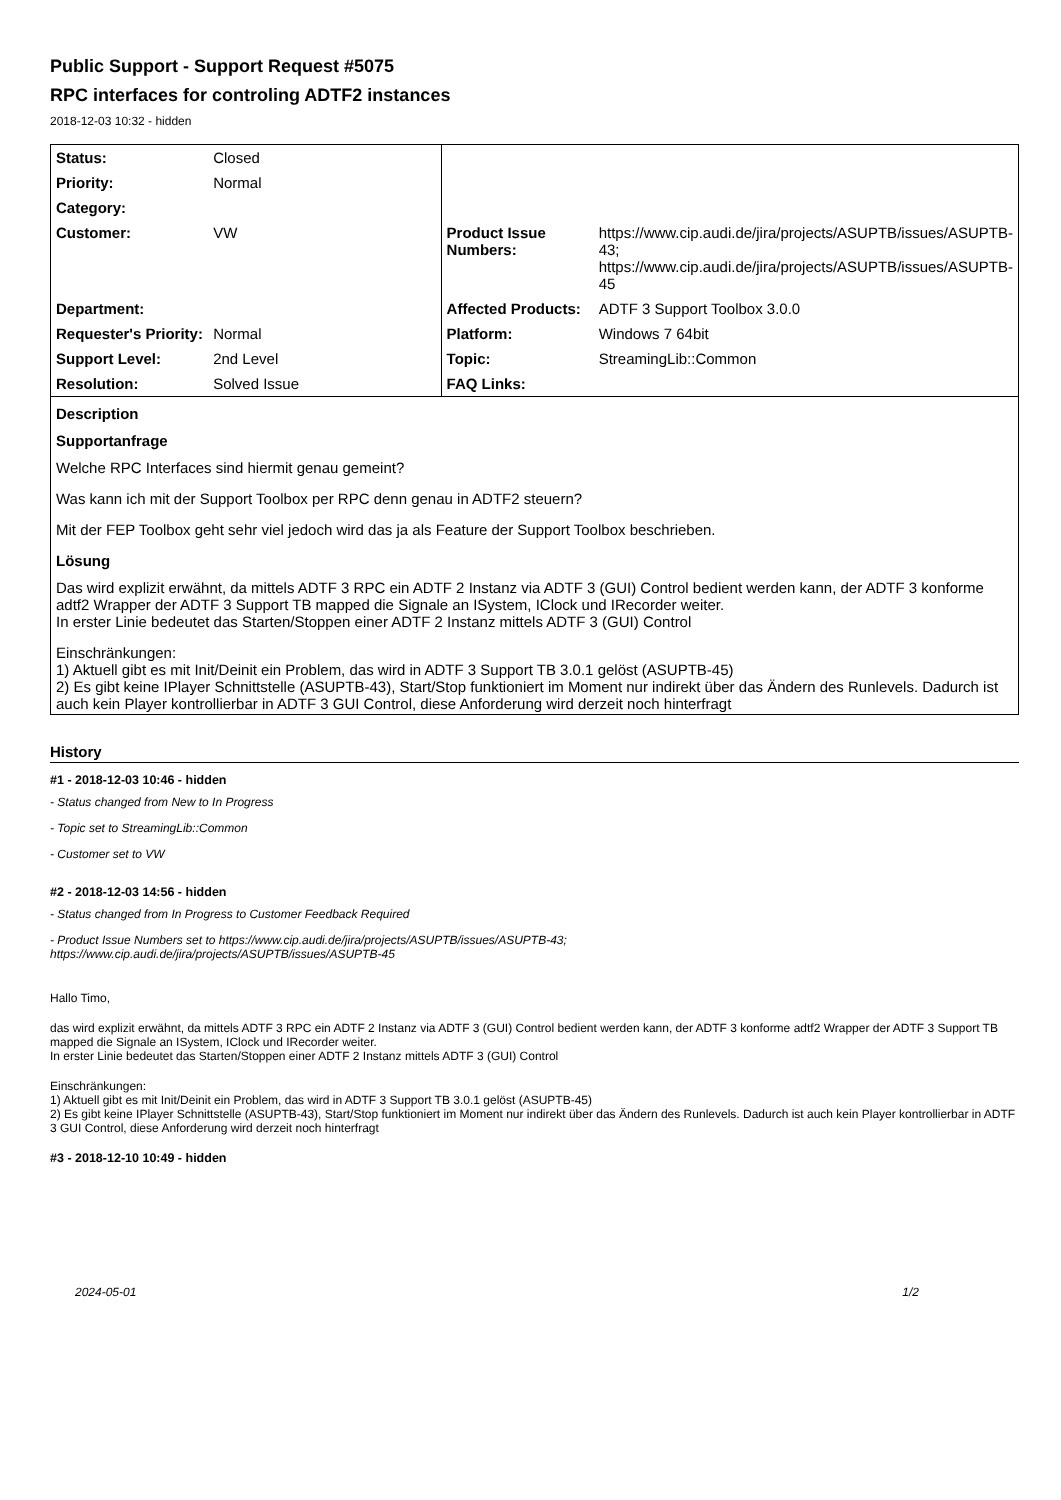Public Support - Support Request #5075
RPC interfaces for controling ADTF2 instances
2018-12-03 10:32 - hidden
| Status: | Closed | | |
| Priority: | Normal | | |
| Category: | | | |
| Customer: | VW | Product Issue Numbers: | https://www.cip.audi.de/jira/projects/ASUPTB/issues/ASUPTB-43; https://www.cip.audi.de/jira/projects/ASUPTB/issues/ASUPTB-45 |
| Department: | | Affected Products: | ADTF 3 Support Toolbox 3.0.0 |
| Requester's Priority: | Normal | Platform: | Windows 7 64bit |
| Support Level: | 2nd Level | Topic: | StreamingLib::Common |
| Resolution: | Solved Issue | FAQ Links: | |
Description
Supportanfrage
Welche RPC Interfaces sind hiermit genau gemeint?
Was kann ich mit der Support Toolbox per RPC denn genau in ADTF2 steuern?
Mit der FEP Toolbox geht sehr viel jedoch wird das ja als Feature der Support Toolbox beschrieben.
Lösung
Das wird explizit erwähnt, da mittels ADTF 3 RPC ein ADTF 2 Instanz via ADTF 3 (GUI) Control bedient werden kann, der ADTF 3 konforme adtf2 Wrapper der ADTF 3 Support TB mapped die Signale an ISystem, IClock und IRecorder weiter.
In erster Linie bedeutet das Starten/Stoppen einer ADTF 2 Instanz mittels ADTF 3 (GUI) Control
Einschränkungen:
1) Aktuell gibt es mit Init/Deinit ein Problem, das wird in ADTF 3 Support TB 3.0.1 gelöst (ASUPTB-45)
2) Es gibt keine IPlayer Schnittstelle (ASUPTB-43), Start/Stop funktioniert im Moment nur indirekt über das Ändern des Runlevels. Dadurch ist auch kein Player kontrollierbar in ADTF 3 GUI Control, diese Anforderung wird derzeit noch hinterfragt
History
#1 - 2018-12-03 10:46 - hidden
- Status changed from New to In Progress
- Topic set to StreamingLib::Common
- Customer set to VW
#2 - 2018-12-03 14:56 - hidden
- Status changed from In Progress to Customer Feedback Required
- Product Issue Numbers set to https://www.cip.audi.de/jira/projects/ASUPTB/issues/ASUPTB-43;
https://www.cip.audi.de/jira/projects/ASUPTB/issues/ASUPTB-45
Hallo Timo,
das wird explizit erwähnt, da mittels ADTF 3 RPC ein ADTF 2 Instanz via ADTF 3 (GUI) Control bedient werden kann, der ADTF 3 konforme adtf2 Wrapper der ADTF 3 Support TB mapped die Signale an ISystem, IClock und IRecorder weiter.
In erster Linie bedeutet das Starten/Stoppen einer ADTF 2 Instanz mittels ADTF 3 (GUI) Control
Einschränkungen:
1) Aktuell gibt es mit Init/Deinit ein Problem, das wird in ADTF 3 Support TB 3.0.1 gelöst (ASUPTB-45)
2) Es gibt keine IPlayer Schnittstelle (ASUPTB-43), Start/Stop funktioniert im Moment nur indirekt über das Ändern des Runlevels. Dadurch ist auch kein Player kontrollierbar in ADTF 3 GUI Control, diese Anforderung wird derzeit noch hinterfragt
#3 - 2018-12-10 10:49 - hidden
2024-05-01 1/2